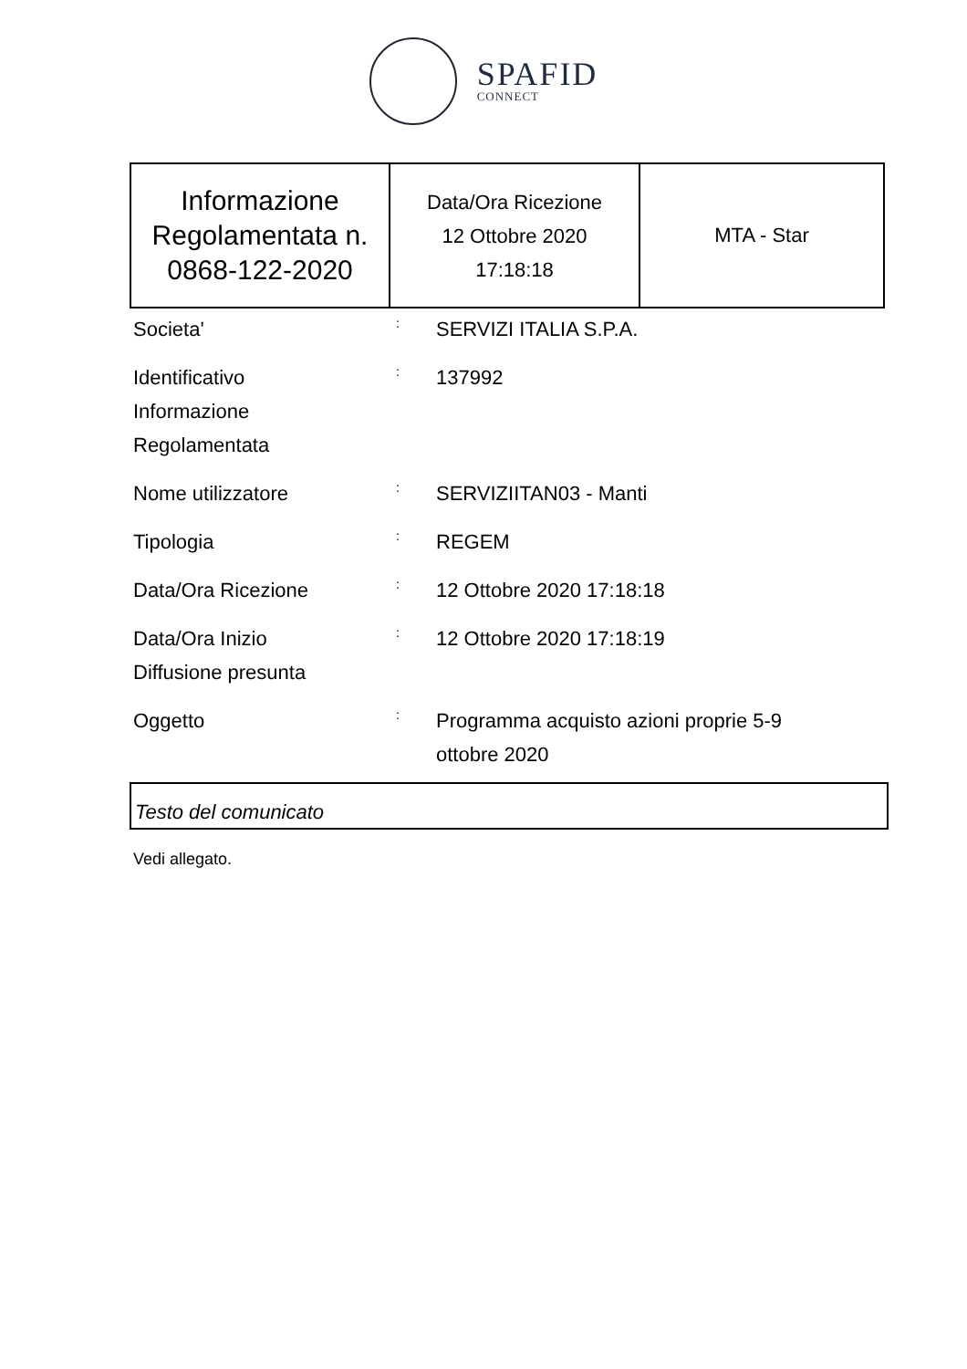SPAFID
CONNECT
| Informazione Regolamentata n. 0868-122-2020 | Data/Ora Ricezione 12 Ottobre 2020 17:18:18 | MTA - Star |
| Societa' | : | SERVIZI ITALIA S.P.A. |
| Identificativo Informazione Regolamentata | : | 137992 |
| Nome utilizzatore | : | SERVIZIITAN03 - Manti |
| Tipologia | : | REGEM |
| Data/Ora Ricezione | : | 12 Ottobre 2020 17:18:18 |
| Data/Ora Inizio Diffusione presunta | : | 12 Ottobre 2020 17:18:19 |
| Oggetto | : | Programma acquisto azioni proprie 5-9 ottobre 2020 |
Testo del comunicato
Vedi allegato.